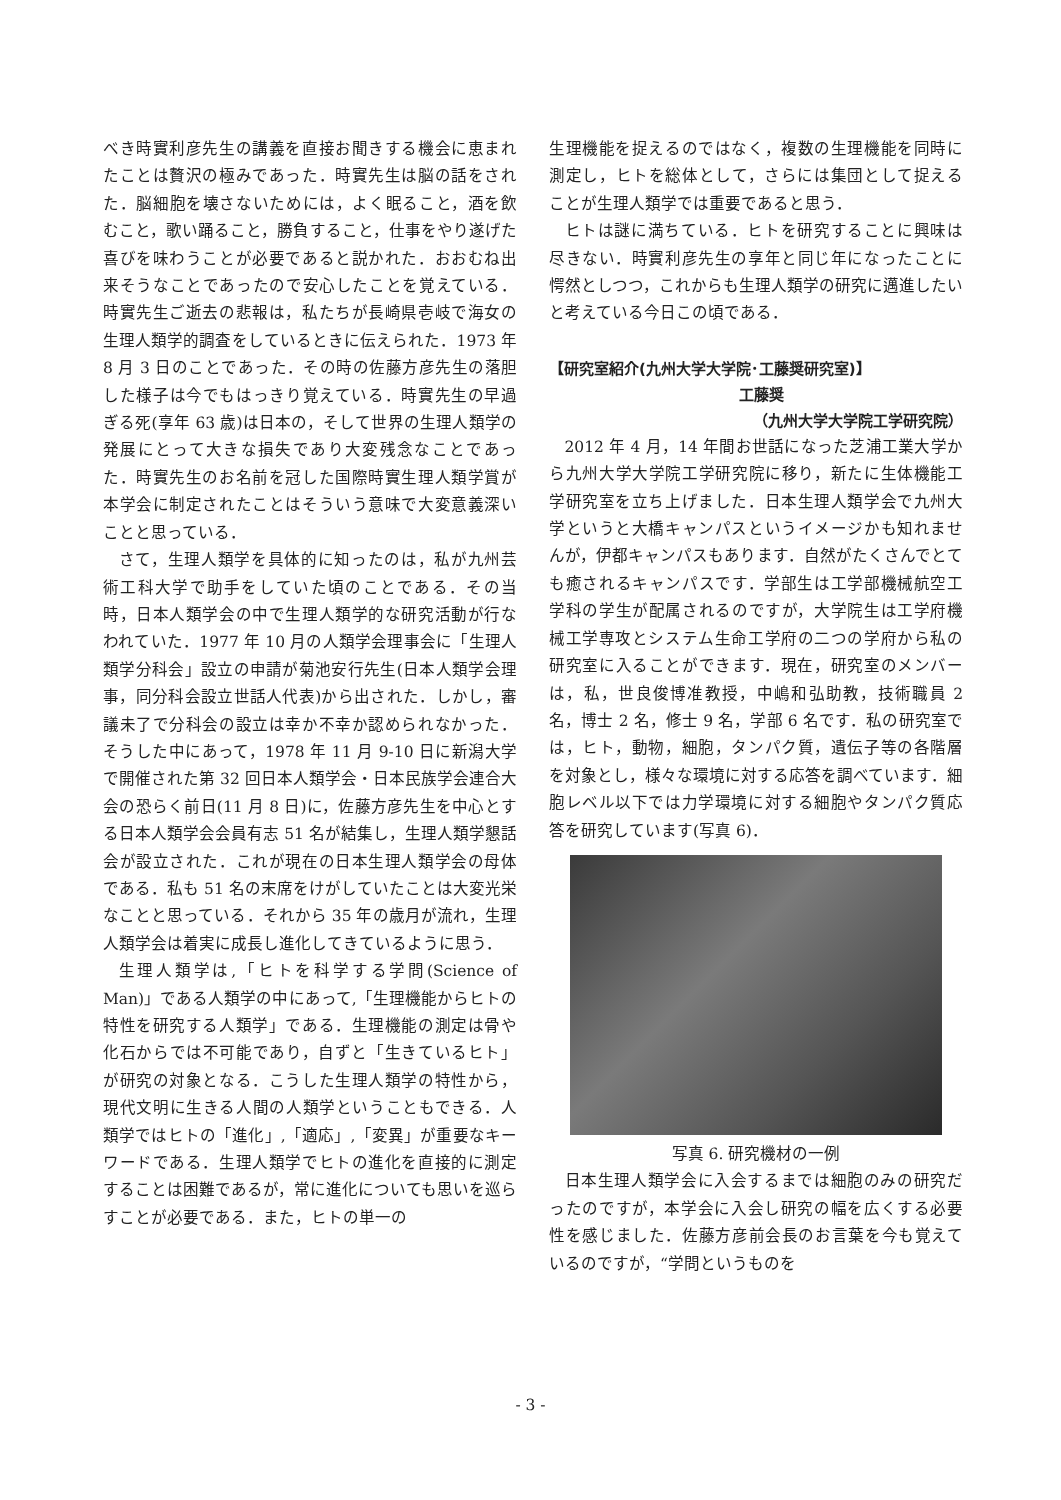べき時實利彦先生の講義を直接お聞きする機会に恵まれたことは贅沢の極みであった．時實先生は脳の話をされた．脳細胞を壊さないためには，よく眠ること，酒を飲むこと，歌い踊ること，勝負すること，仕事をやり遂げた喜びを味わうことが必要であると説かれた．おおむね出来そうなことであったので安心したことを覚えている．時實先生ご逝去の悲報は，私たちが長崎県壱岐で海女の生理人類学的調査をしているときに伝えられた．1973 年 8 月 3 日のことであった．その時の佐藤方彦先生の落胆した様子は今でもはっきり覚えている．時實先生の早過ぎる死(享年 63 歳)は日本の，そして世界の生理人類学の発展にとって大きな損失であり大変残念なことであった．時實先生のお名前を冠した国際時實生理人類学賞が本学会に制定されたことはそういう意味で大変意義深いことと思っている．
さて，生理人類学を具体的に知ったのは，私が九州芸術工科大学で助手をしていた頃のことである．その当時，日本人類学会の中で生理人類学的な研究活動が行なわれていた．1977 年 10 月の人類学会理事会に「生理人類学分科会」設立の申請が菊池安行先生(日本人類学会理事，同分科会設立世話人代表)から出された．しかし，審議未了で分科会の設立は幸か不幸か認められなかった．そうした中にあって，1978 年 11 月 9-10 日に新潟大学で開催された第 32 回日本人類学会・日本民族学会連合大会の恐らく前日(11 月 8 日)に，佐藤方彦先生を中心とする日本人類学会会員有志 51 名が結集し，生理人類学懇話会が設立された．これが現在の日本生理人類学会の母体である．私も 51 名の末席をけがしていたことは大変光栄なことと思っている．それから 35 年の歳月が流れ，生理人類学会は着実に成長し進化してきているように思う．
生理人類学は,「ヒトを科学する学問(Science of Man)」である人類学の中にあって,「生理機能からヒトの特性を研究する人類学」である．生理機能の測定は骨や化石からでは不可能であり，自ずと「生きているヒト」が研究の対象となる．こうした生理人類学の特性から，現代文明に生きる人間の人類学ということもできる．人類学ではヒトの「進化」,「適応」,「変異」が重要なキーワードである．生理人類学でヒトの進化を直接的に測定することは困難であるが，常に進化についても思いを巡らすことが必要である．また，ヒトの単一の
生理機能を捉えるのではなく，複数の生理機能を同時に測定し，ヒトを総体として，さらには集団として捉えることが生理人類学では重要であると思う．
ヒトは謎に満ちている．ヒトを研究することに興味は尽きない．時實利彦先生の享年と同じ年になったことに愕然としつつ，これからも生理人類学の研究に邁進したいと考えている今日この頃である．
【研究室紹介(九州大学大学院･工藤奨研究室)】
工藤奨
（九州大学大学院工学研究院）
2012 年 4 月，14 年間お世話になった芝浦工業大学から九州大学大学院工学研究院に移り，新たに生体機能工学研究室を立ち上げました．日本生理人類学会で九州大学というと大橋キャンパスというイメージかも知れませんが，伊都キャンパスもあります．自然がたくさんでとても癒されるキャンパスです．学部生は工学部機械航空工学科の学生が配属されるのですが，大学院生は工学府機械工学専攻とシステム生命工学府の二つの学府から私の研究室に入ることができます．現在，研究室のメンバーは，私，世良俊博准教授，中嶋和弘助教，技術職員 2 名，博士 2 名，修士 9 名，学部 6 名です．私の研究室では，ヒト，動物，細胞，タンパク質，遺伝子等の各階層を対象とし，様々な環境に対する応答を調べています．細胞レベル以下では力学環境に対する細胞やタンパク質応答を研究しています(写真 6)．
写真 6. 研究機材の一例
日本生理人類学会に入会するまでは細胞のみの研究だったのですが，本学会に入会し研究の幅を広くする必要性を感じました．佐藤方彦前会長のお言葉を今も覚えているのですが，“学問というものを
- 3 -